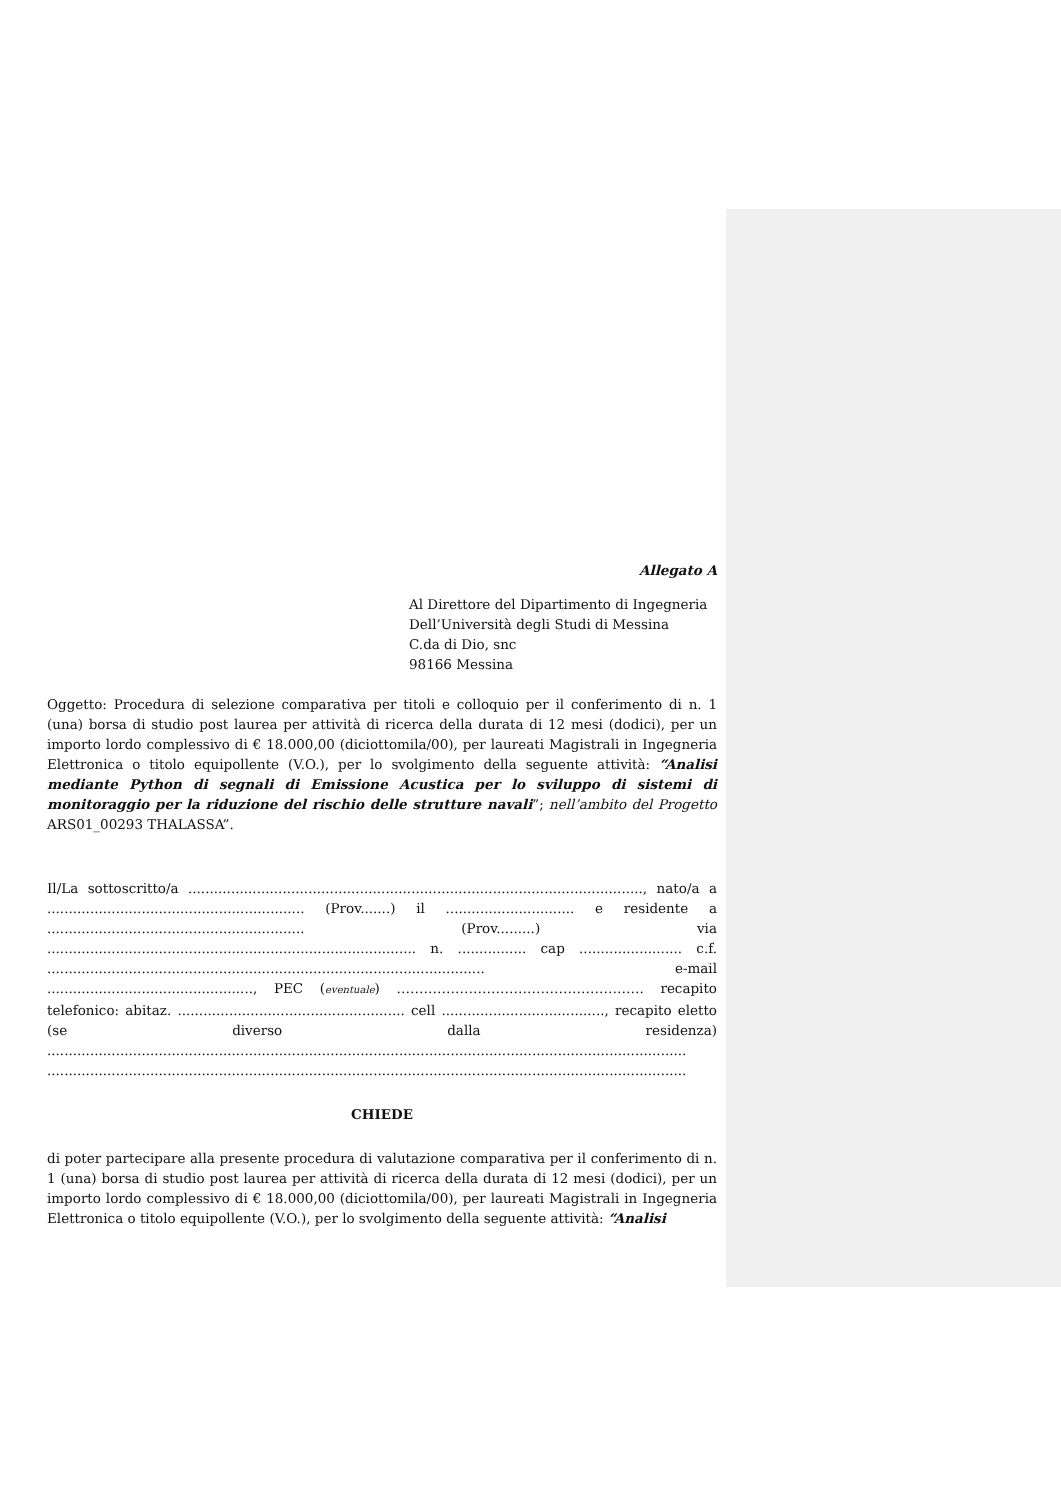Allegato A
Al Direttore del Dipartimento di Ingegneria
Dell’Università degli Studi di Messina
C.da di Dio, snc
98166 Messina
Oggetto: Procedura di selezione comparativa per titoli e colloquio per il conferimento di n. 1 (una) borsa di studio post laurea per attività di ricerca della durata di 12 mesi (dodici), per un importo lordo complessivo di € 18.000,00 (diciottomila/00), per laureati Magistrali in Ingegneria Elettronica o titolo equipollente (V.O.), per lo svolgimento della seguente attività: “Analisi mediante Python di segnali di Emissione Acustica per lo sviluppo di sistemi di monitoraggio per la riduzione del rischio delle strutture navali”; nell’ambito del Progetto ARS01_00293 THALASSA”.
Il/La sottoscritto/a .........................................................................................................., nato/a a ............................................................ (Prov.......) il .............................. e residente a ............................................................ (Prov.........) via ...................................................................................... n. ................ cap ........................ c.f. ...................................................................................................... e-mail ................................................, PEC (eventuale) ………………………………………………. recapito telefonico: abitaz. ..................................................... cell ......................................, recapito eletto (se diverso dalla residenza) ..................................................................................................................................................... .....................................................................................................................................................
CHIEDE
di poter partecipare alla presente procedura di valutazione comparativa per il conferimento di n. 1 (una) borsa di studio post laurea per attività di ricerca della durata di 12 mesi (dodici), per un importo lordo complessivo di € 18.000,00 (diciottomila/00), per laureati Magistrali in Ingegneria Elettronica o titolo equipollente (V.O.), per lo svolgimento della seguente attività: “Analisi